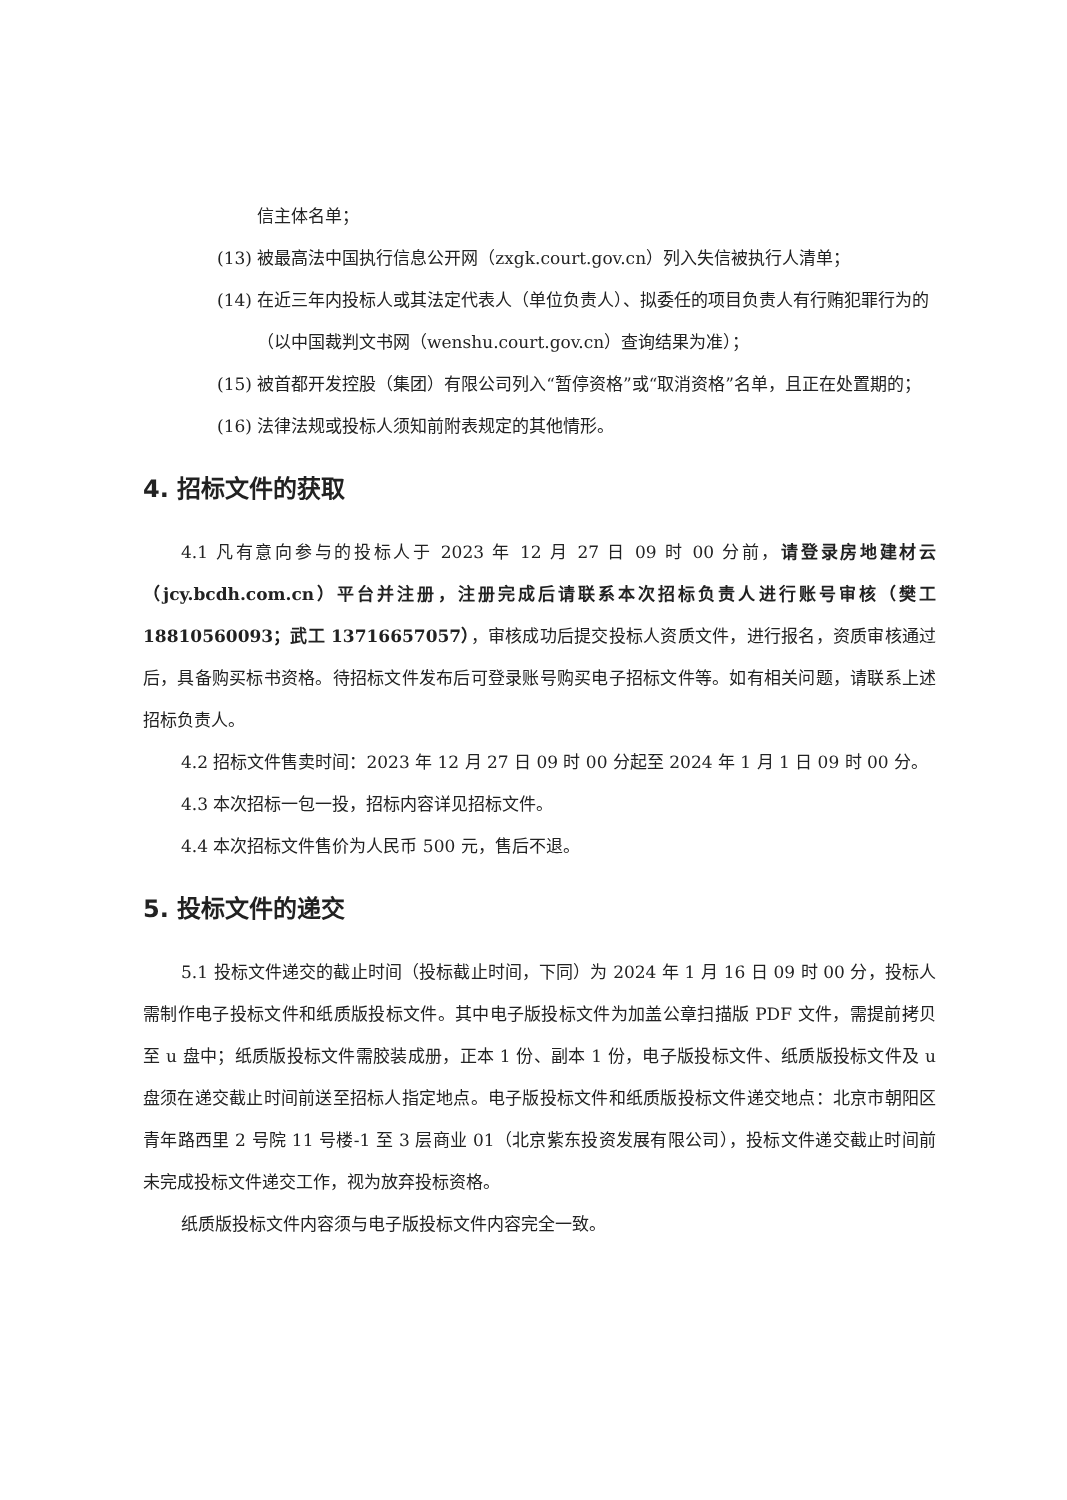信主体名单；
(13) 被最高法中国执行信息公开网（zxgk.court.gov.cn）列入失信被执行人清单；
(14) 在近三年内投标人或其法定代表人（单位负责人）、拟委任的项目负责人有行贿犯罪行为的（以中国裁判文书网（wenshu.court.gov.cn）查询结果为准）；
(15) 被首都开发控股（集团）有限公司列入“暂停资格”或“取消资格”名单，且正在处置期的；
(16) 法律法规或投标人须知前附表规定的其他情形。
4. 招标文件的获取
4.1 凡有意向参与的投标人于 2023 年 12 月 27 日 09 时 00 分前，请登录房地建材云（jcy.bcdh.com.cn）平台并注册，注册完成后请联系本次招标负责人进行账号审核（樊工 18810560093；武工 13716657057），审核成功后提交投标人资质文件，进行报名，资质审核通过后，具备购买标书资格。待招标文件发布后可登录账号购买电子招标文件等。如有相关问题，请联系上述招标负责人。
4.2 招标文件售卖时间：2023 年 12 月 27 日 09 时 00 分起至 2024 年 1 月 1 日 09 时 00 分。
4.3 本次招标一包一投，招标内容详见招标文件。
4.4 本次招标文件售价为人民币 500 元，售后不退。
5. 投标文件的递交
5.1 投标文件递交的截止时间（投标截止时间，下同）为 2024 年 1 月 16 日 09 时 00 分，投标人需制作电子投标文件和纸质版投标文件。其中电子版投标文件为加盖公章扫描版 PDF 文件，需提前拷贝至 u 盘中；纸质版投标文件需胶装成册，正本 1 份、副本 1 份，电子版投标文件、纸质版投标文件及 u 盘须在递交截止时间前送至招标人指定地点。电子版投标文件和纸质版投标文件递交地点：北京市朝阳区青年路西里 2 号院 11 号楼-1 至 3 层商业 01（北京紫东投资发展有限公司），投标文件递交截止时间前未完成投标文件递交工作，视为放弃投标资格。
纸质版投标文件内容须与电子版投标文件内容完全一致。